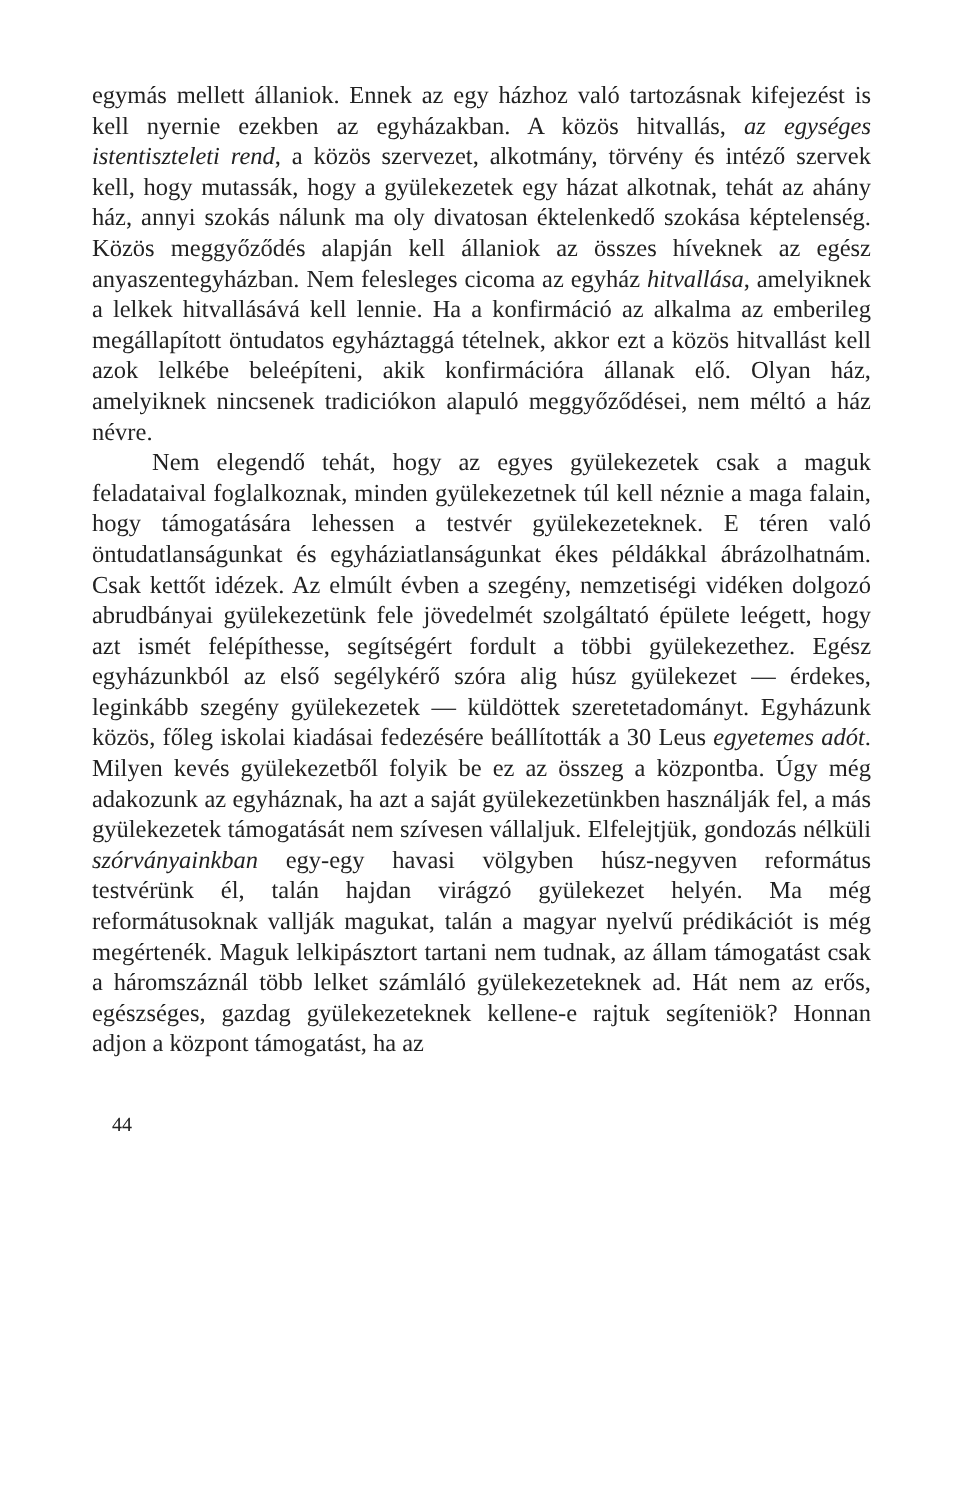egymás mellett állaniok. Ennek az egy házhoz való tartozásnak kifejezést is kell nyernie ezekben az egyházakban. A közös hitvallás, az egységes istentiszteleti rend, a közös szervezet, alkotmány, törvény és intéző szervek kell, hogy mutassák, hogy a gyülekezetek egy házat alkotnak, tehát az ahány ház, annyi szokás nálunk ma oly divatosan éktelenkedő szokása képtelenség. Közös meggyőződés alapján kell állaniok az összes híveknek az egész anyaszentegyházban. Nem felesleges cicoma az egyház hitvallása, amelyiknek a lelkek hitvallásává kell lennie. Ha a konfirmáció az alkalma az emberileg megállapított öntudatos egyháztaggá tételnek, akkor ezt a közös hitvallást kell azok lelkébe beleépíteni, akik konfirmációra állanak elő. Olyan ház, amelyiknek nincsenek tradiciókon alapuló meggyőződései, nem méltó a ház névre.
Nem elegendő tehát, hogy az egyes gyülekezetek csak a maguk feladataival foglalkoznak, minden gyülekezetnek túl kell néznie a maga falain, hogy támogatására lehessen a testvér gyülekezeteknek. E téren való öntudatlanságunkat és egyháziatlanságunkat ékes példákkal ábrázolhatnám. Csak kettőt idézek. Az elmúlt évben a szegény, nemzetiségi vidéken dolgozó abrudbányai gyülekezetünk fele jövedelmét szolgáltató épülete leégett, hogy azt ismét felépíthesse, segítségért fordult a többi gyülekezethez. Egész egyházunkból az első segélykérő szóra alig húsz gyülekezet — érdekes, leginkább szegény gyülekezetek — küldöttek szeretetadományt. Egyházunk közös, főleg iskolai kiadásai fedezésére beállították a 30 Leus egyetemes adót. Milyen kevés gyülekezetből folyik be ez az összeg a központba. Úgy még adakozunk az egyháznak, ha azt a saját gyülekezetünkben használják fel, a más gyülekezetek támogatását nem szívesen vállaljuk. Elfelejtjük, gondozás nélküli szórványainkban egy-egy havasi völgyben húsz-negyven református testvérünk él, talán hajdan virágzó gyülekezet helyén. Ma még reformátusoknak vallják magukat, talán a magyar nyelvű prédikációt is még megértenék. Maguk lelkipásztort tartani nem tudnak, az állam támogatást csak a háromszáznál több lelket számláló gyülekezeteknek ad. Hát nem az erős, egészséges, gazdag gyülekezeteknek kellene-e rajtuk segíteniök? Honnan adjon a központ támogatást, ha az
44